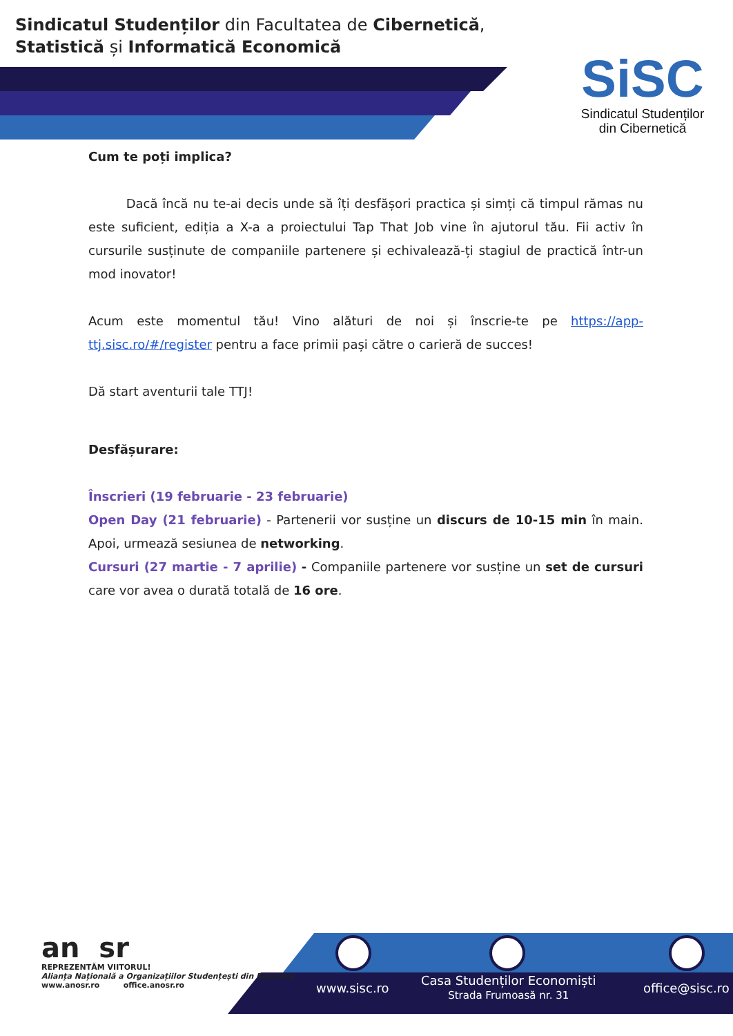Sindicatul Studenților din Facultatea de Cibernetică, Statistică și Informatică Economică
SiSC
Sindicatul Studenților
din Cibernetică
Cum te poți implica?
Dacă încă nu te-ai decis unde să îți desfășori practica și simți că timpul rămas nu este suficient, ediția a X-a a proiectului Tap That Job vine în ajutorul tău. Fii activ în cursurile susținute de companiile partenere și echivalează-ți stagiul de practică într-un mod inovator!
Acum este momentul tău! Vino alături de noi și înscrie-te pe https://app-ttj.sisc.ro/#/register pentru a face primii pași către o carieră de succes!
Dă start aventurii tale TTJ!
Desfășurare:
Înscrieri (19 februarie - 23 februarie)
Open Day (21 februarie) - Partenerii vor susține un discurs de 10-15 min în main. Apoi, urmează sesiunea de networking.
Cursuri (27 martie - 7 aprilie) - Companiile partenere vor susține un set de cursuri care vor avea o durată totală de 16 ore.
an sr
REPREZENTĂM VIITORUL!
Alianța Națională a Organizațiilor Studențești din România
www.anosr.ro office.anosr.ro
www.sisc.ro
Casa Studenților Economiști
Strada Frumoasă nr. 31
office@sisc.ro